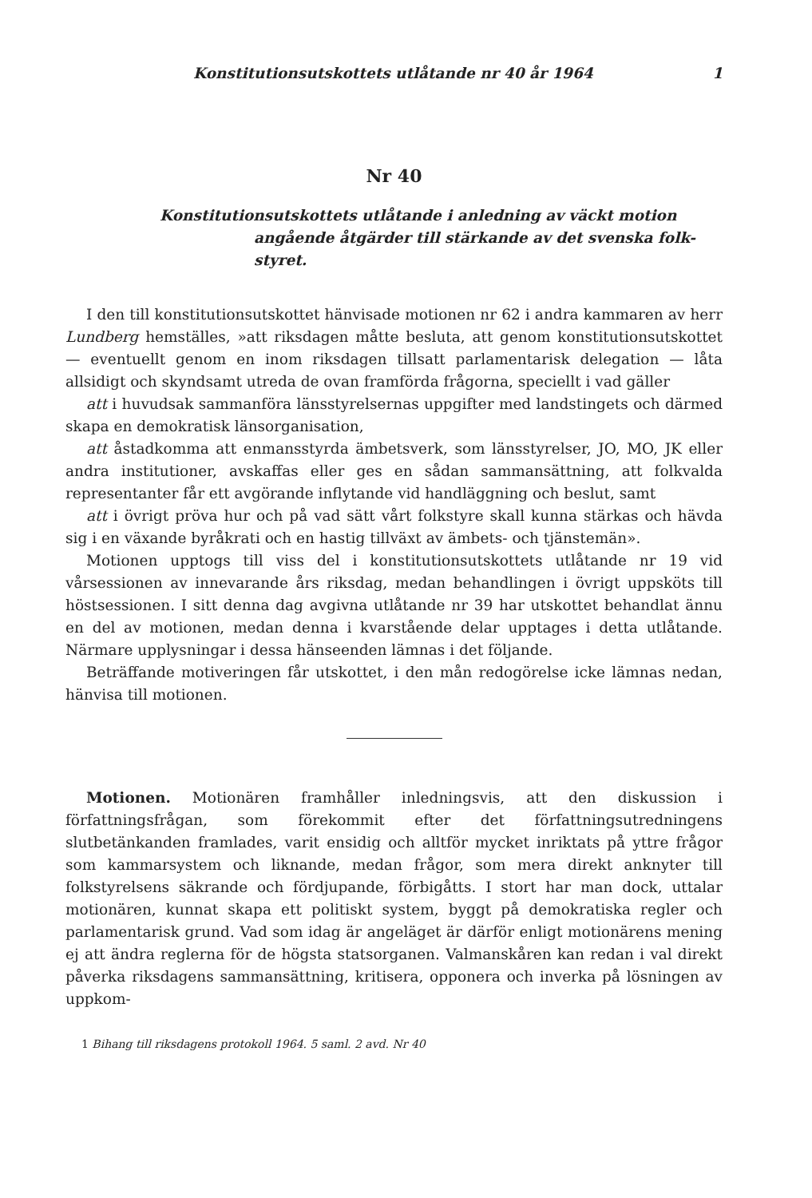Konstitutionsutskottets utlåtande nr 40 år 1964 1
Nr 40
Konstitutionsutskottets utlåtande i anledning av väckt motion
angående åtgärder till stärkande av det svenska folk-
styret.
I den till konstitutionsutskottet hänvisade motionen nr 62 i andra kammaren av herr Lundberg hemställes, »att riksdagen måtte besluta, att genom konstitutionsutskottet — eventuellt genom en inom riksdagen tillsatt parlamentarisk delegation — låta allsidigt och skyndsamt utreda de ovan framförda frågorna, speciellt i vad gäller
att i huvudsak sammanföra länsstyrelsernas uppgifter med landstingets och därmed skapa en demokratisk länsorganisation,
att åstadkomma att enmansstyrda ämbetsverk, som länsstyrelser, JO, MO, JK eller andra institutioner, avskaffas eller ges en sådan sammansättning, att folkvalda representanter får ett avgörande inflytande vid handläggning och beslut, samt
att i övrigt pröva hur och på vad sätt vårt folkstyre skall kunna stärkas och hävda sig i en växande byråkrati och en hastig tillväxt av ämbets- och tjänstemän».
Motionen upptogs till viss del i konstitutionsutskottets utlåtande nr 19 vid vårsessionen av innevarande års riksdag, medan behandlingen i övrigt uppsköts till höstsessionen. I sitt denna dag avgivna utlåtande nr 39 har utskottet behandlat ännu en del av motionen, medan denna i kvarstående delar upptages i detta utlåtande. Närmare upplysningar i dessa hänseenden lämnas i det följande.
Beträffande motiveringen får utskottet, i den mån redogörelse icke lämnas nedan, hänvisa till motionen.
Motionen. Motionären framhåller inledningsvis, att den diskussion i författningsfrågan, som förekommit efter det författningsutredningens slutbetänkanden framlades, varit ensidig och alltför mycket inriktats på yttre frågor som kammarsystem och liknande, medan frågor, som mera direkt anknyter till folkstyrelsens säkrande och fördjupande, förbigåtts. I stort har man dock, uttalar motionären, kunnat skapa ett politiskt system, byggt på demokratiska regler och parlamentarisk grund. Vad som idag är angeläget är därför enligt motionärens mening ej att ändra reglerna för de högsta statsorganen. Valmanskåren kan redan i val direkt påverka riksdagens sammansättning, kritisera, opponera och inverka på lösningen av uppkom-
1 Bihang till riksdagens protokoll 1964. 5 saml. 2 avd. Nr 40